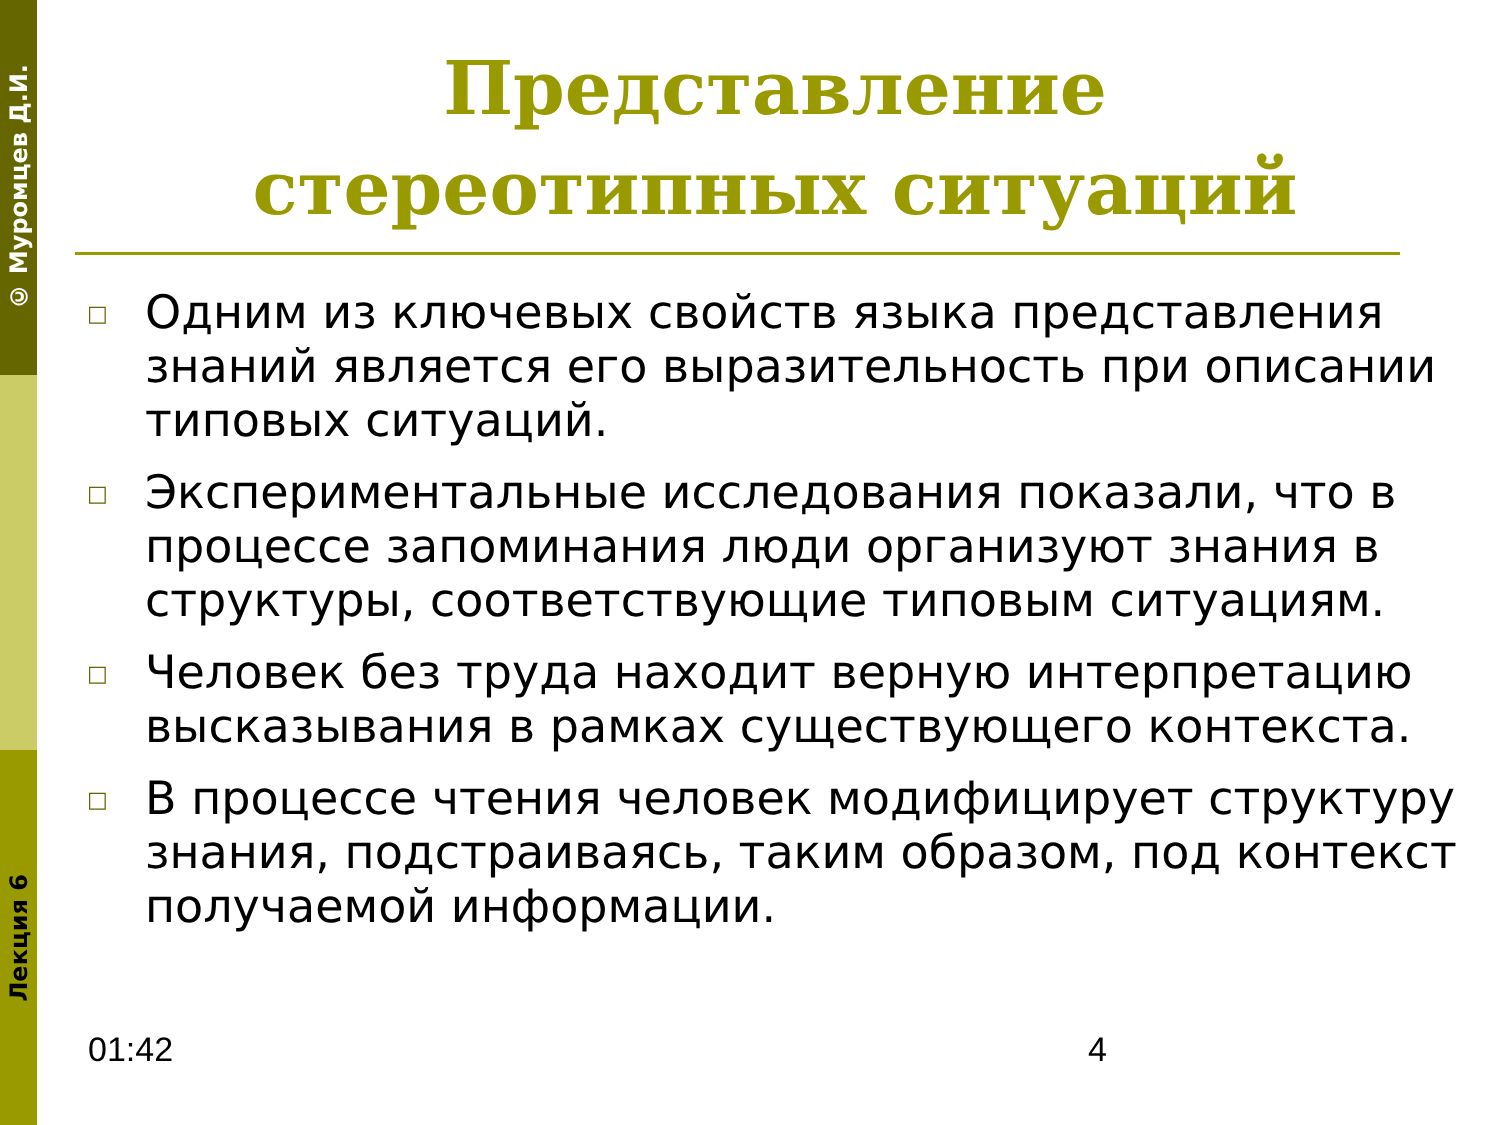© Муромцев Д.И.
Лекция 6
Представление
стереотипных ситуаций
□ Одним из ключевых свойств языка представления знаний является его выразительность при описании типовых ситуаций.
□ Экспериментальные исследования показали, что в процессе запоминания люди организуют знания в структуры, соответствующие типовым ситуациям.
□ Человек без труда находит верную интерпретацию высказывания в рамках существующего контекста.
□ В процессе чтения человек модифицирует структуру знания, подстраиваясь, таким образом, под контекст получаемой информации.
01:42 4